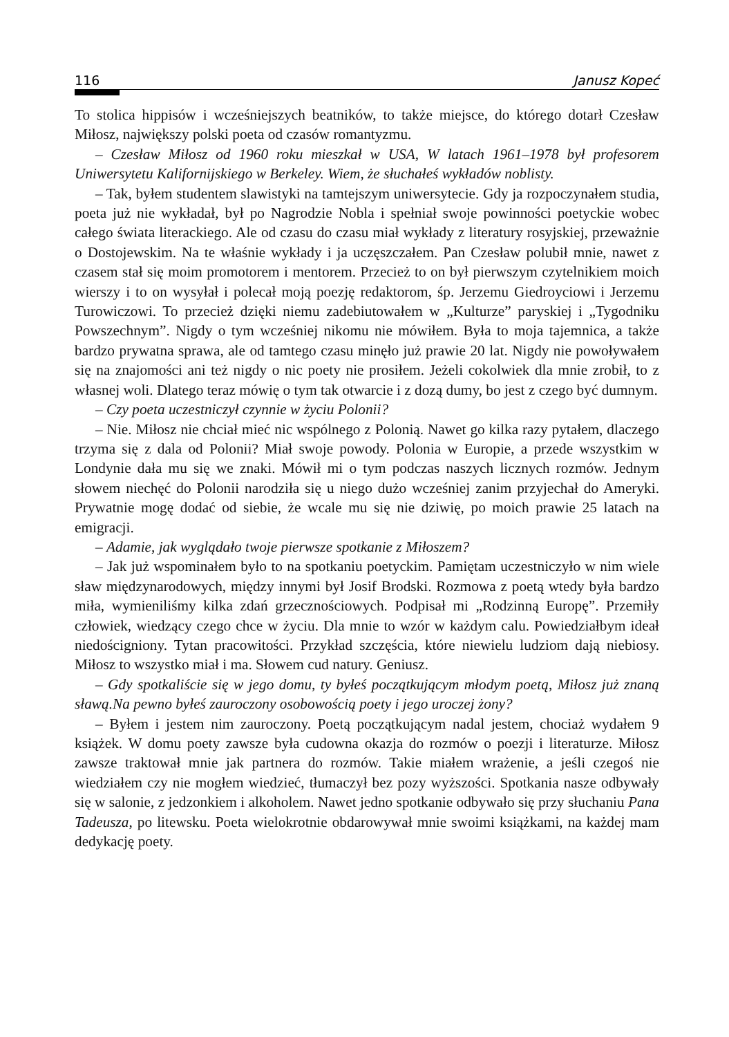116 Janusz Kopeć
To stolica hippisów i wcześniejszych beatników, to także miejsce, do którego dotarł Czesław Miłosz, największy polski poeta od czasów romantyzmu.
– Czesław Miłosz od 1960 roku mieszkał w USA, W latach 1961–1978 był profesorem Uniwersytetu Kalifornijskiego w Berkeley. Wiem, że słuchałeś wykładów noblisty.
– Tak, byłem studentem slawistyki na tamtejszym uniwersytecie. Gdy ja rozpoczynałem studia, poeta już nie wykładał, był po Nagrodzie Nobla i spełniał swoje powinności poetyckie wobec całego świata literackiego. Ale od czasu do czasu miał wykłady z literatury rosyjskiej, przeważnie o Dostojewskim. Na te właśnie wykłady i ja uczęszczałem. Pan Czesław polubił mnie, nawet z czasem stał się moim promotorem i mentorem. Przecież to on był pierwszym czytelnikiem moich wierszy i to on wysyłał i polecał moją poezję redaktorom, śp. Jerzemu Giedroyciowi i Jerzemu Turowiczowi. To przecież dzięki niemu zadebiutowałem w „Kulturze” paryskiej i „Tygodniku Powszechnym”. Nigdy o tym wcześniej nikomu nie mówiłem. Była to moja tajemnica, a także bardzo prywatna sprawa, ale od tamtego czasu minęło już prawie 20 lat. Nigdy nie powoływałem się na znajomości ani też nigdy o nic poety nie prosiłem. Jeżeli cokolwiek dla mnie zrobił, to z własnej woli. Dlatego teraz mówię o tym tak otwarcie i z dozą dumy, bo jest z czego być dumnym.
– Czy poeta uczestniczył czynnie w życiu Polonii?
– Nie. Miłosz nie chciał mieć nic wspólnego z Polonią. Nawet go kilka razy pytałem, dlaczego trzyma się z dala od Polonii? Miał swoje powody. Polonia w Europie, a przede wszystkim w Londynie dała mu się we znaki. Mówił mi o tym podczas naszych licznych rozmów. Jednym słowem niechęć do Polonii narodziła się u niego dużo wcześniej zanim przyjechał do Ameryki. Prywatnie mogę dodać od siebie, że wcale mu się nie dziwię, po moich prawie 25 latach na emigracji.
– Adamie, jak wyglądało twoje pierwsze spotkanie z Miłoszem?
– Jak już wspominałem było to na spotkaniu poetyckim. Pamiętam uczestniczyło w nim wiele sław międzynarodowych, między innymi był Josif Brodski. Rozmowa z poetą wtedy była bardzo miła, wymieniliśmy kilka zdań grzecznościowych. Podpisał mi „Rodzinną Europę”. Przemiły człowiek, wiedzący czego chce w życiu. Dla mnie to wzór w każdym calu. Powiedziałbym ideał niedościgniony. Tytan pracowitości. Przykład szczęścia, które niewielu ludziom dają niebiosy. Miłosz to wszystko miał i ma. Słowem cud natury. Geniusz.
– Gdy spotkaliście się w jego domu, ty byłeś początkującym młodym poetą, Miłosz już znaną sławą.Na pewno byłeś zauroczony osobowością poety i jego uroczej żony?
– Byłem i jestem nim zauroczony. Poetą początkującym nadal jestem, chociaż wydałem 9 książek. W domu poety zawsze była cudowna okazja do rozmów o poezji i literaturze. Miłosz zawsze traktował mnie jak partnera do rozmów. Takie miałem wrażenie, a jeśli czegoś nie wiedziałem czy nie mogłem wiedzieć, tłumaczył bez pozy wyższości. Spotkania nasze odbywały się w salonie, z jedzonkiem i alkoholem. Nawet jedno spotkanie odbywało się przy słuchaniu Pana Tadeusza, po litewsku. Poeta wielokrotnie obdarowywał mnie swoimi książkami, na każdej mam dedykację poety.